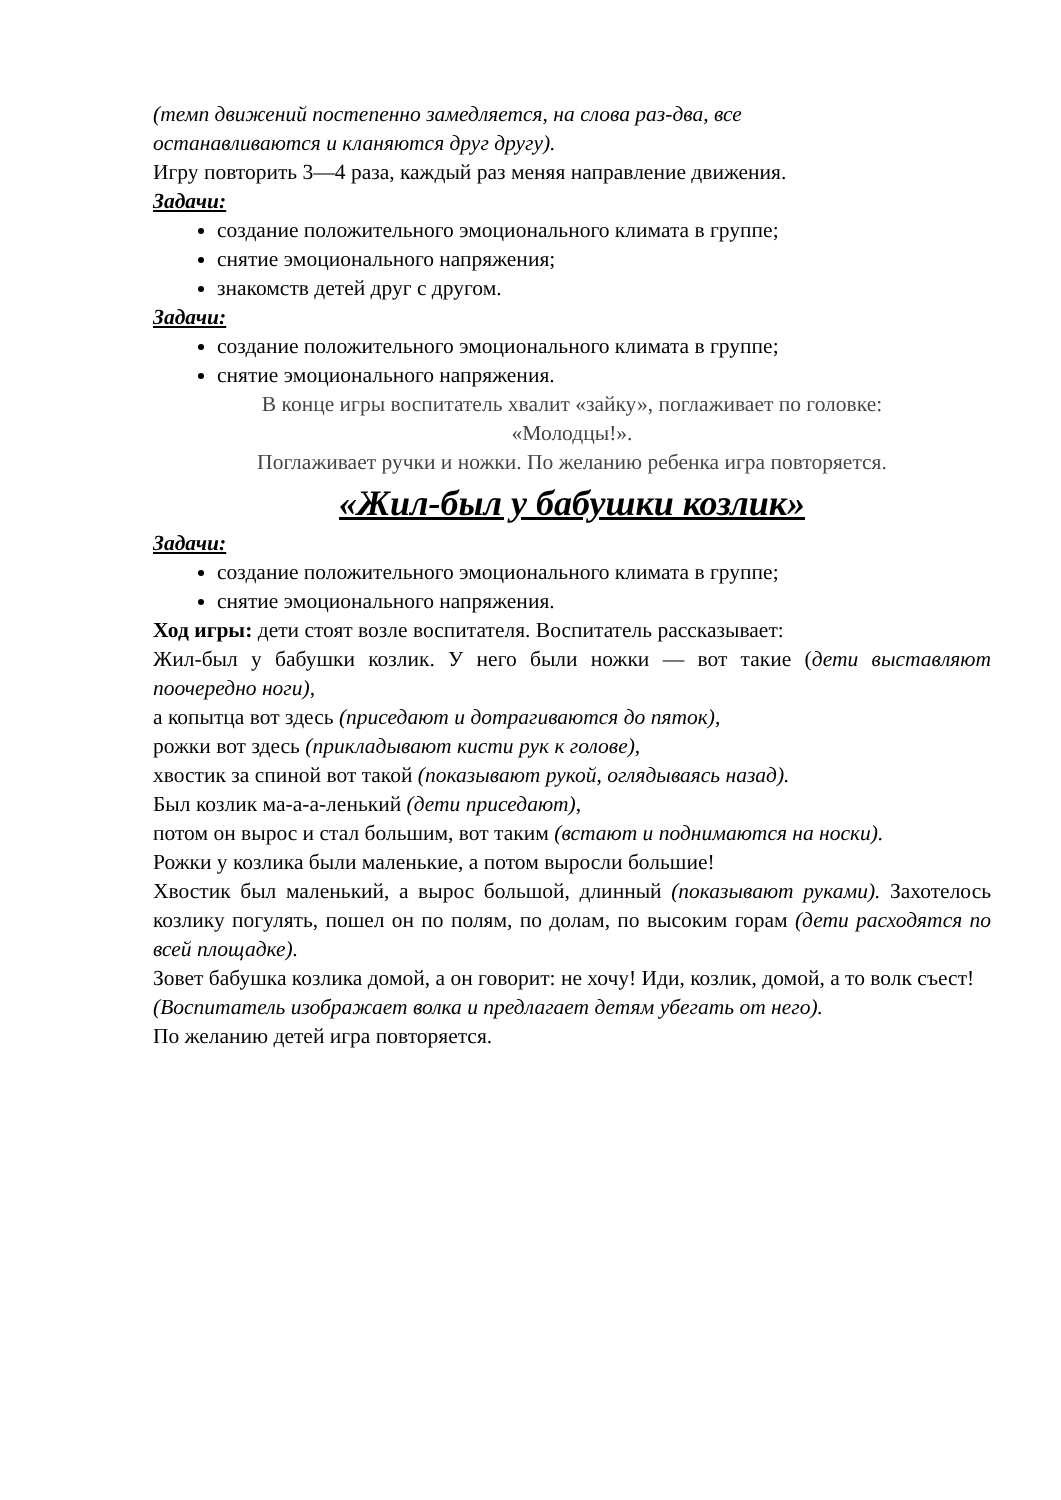(темп движений постепенно замедляется, на слова раз-два, все
останавливаются и кланяются друг другу).
Игру повторить 3—4 раза, каждый раз меняя направление движения.
Задачи:
создание положительного эмоционального климата в группе;
снятие эмоционального напряжения;
знакомств детей друг с другом.
Задачи:
создание положительного эмоционального климата в группе;
снятие эмоционального напряжения.
В конце игры воспитатель хвалит «зайку», поглаживает по головке:
«Молодцы!».
Поглаживает ручки и ножки. По желанию ребенка игра повторяется.
«Жил-был у бабушки козлик»
Задачи:
создание положительного эмоционального климата в группе;
снятие эмоционального напряжения.
Ход игры: дети стоят возле воспитателя. Воспитатель рассказывает:
Жил-был у бабушки козлик. У него были ножки — вот такие (дети выставляют поочередно ноги),
а копытца вот здесь (приседают и дотрагиваются до пяток),
рожки вот здесь (прикладывают кисти рук к голове),
хвостик за спиной вот такой (показывают рукой, оглядываясь назад).
Был козлик ма-а-а-ленький (дети приседают),
потом он вырос и стал большим, вот таким (встают и поднимаются на носки).
Рожки у козлика были маленькие, а потом выросли большие!
Хвостик был маленький, а вырос большой, длинный (показывают руками). Захотелось козлику погулять, пошел он по полям, по долам, по высоким горам (дети расходятся по всей площадке).
Зовет бабушка козлика домой, а он говорит: не хочу! Иди, козлик, домой, а то волк съест!
(Воспитатель изображает волка и предлагает детям убегать от него).
По желанию детей игра повторяется.